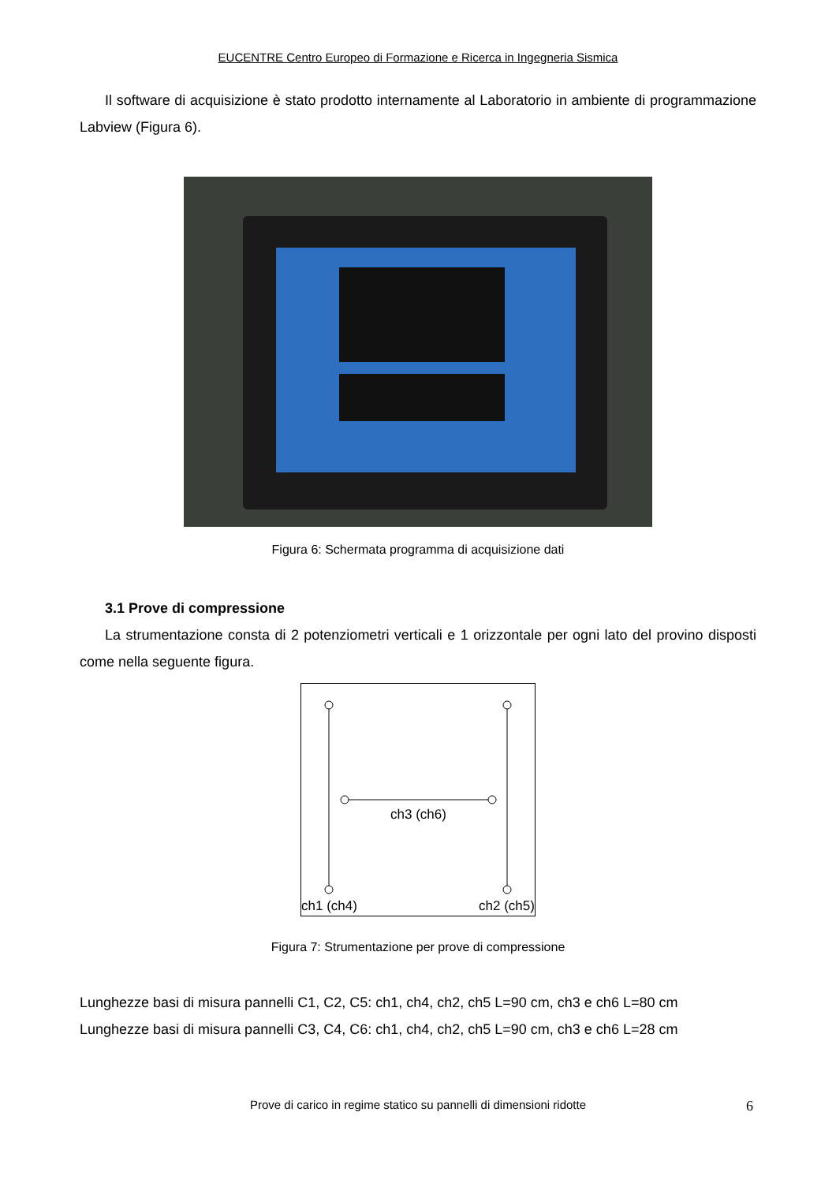EUCENTRE Centro Europeo di Formazione e Ricerca in Ingegneria Sismica
Il software di acquisizione è stato prodotto internamente al Laboratorio in ambiente di programmazione Labview (Figura 6).
Figura 6: Schermata programma di acquisizione dati
3.1 Prove di compressione
La strumentazione consta di 2 potenziometri verticali e 1 orizzontale per ogni lato del provino disposti come nella seguente figura.
ch3 (ch6)
ch1 (ch4)
ch2 (ch5)
Figura 7: Strumentazione per prove di compressione
Lunghezze basi di misura pannelli C1, C2, C5: ch1, ch4, ch2, ch5 L=90 cm, ch3 e ch6 L=80 cm
Lunghezze basi di misura pannelli C3, C4, C6: ch1, ch4, ch2, ch5 L=90 cm, ch3 e ch6 L=28 cm
Prove di carico in regime statico su pannelli di dimensioni ridotte 6